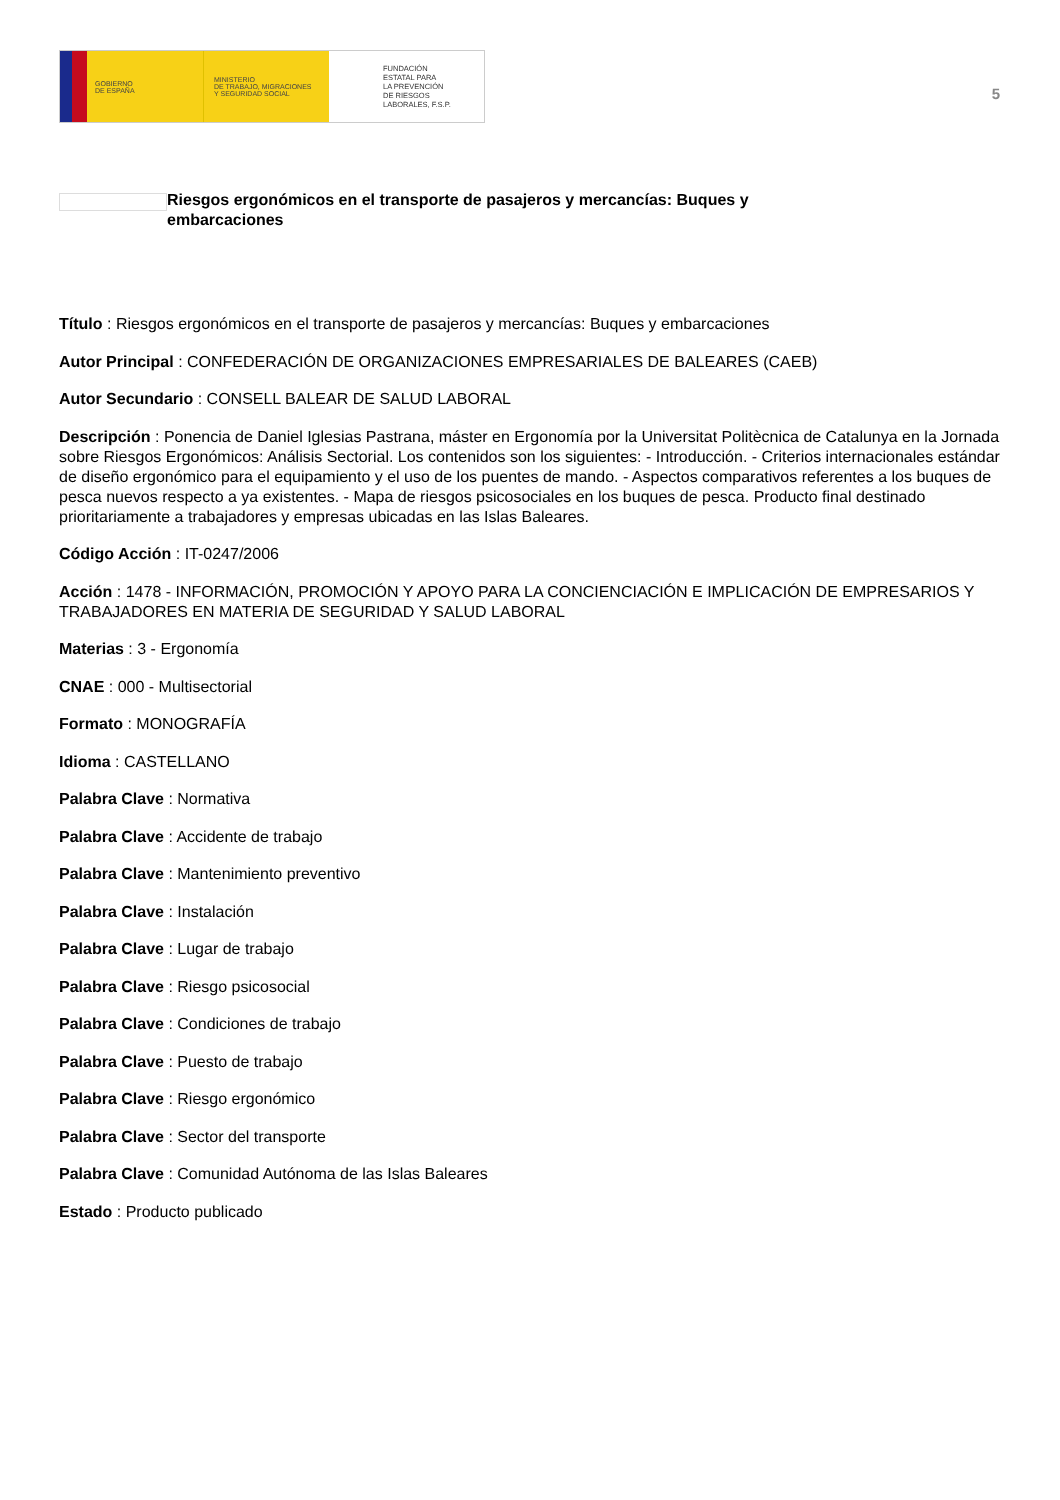GOBIERNO
DE ESPAÑA
MINISTERIO
DE TRABAJO, MIGRACIONES
Y SEGURIDAD SOCIAL
FUNDACIÓN
ESTATAL PARA
LA PREVENCIÓN
DE RIESGOS
LABORALES, F.S.P.
5
Riesgos ergonómicos en el transporte de pasajeros y mercancías: Buques y embarcaciones
Título : Riesgos ergonómicos en el transporte de pasajeros y mercancías: Buques y embarcaciones
Autor Principal : CONFEDERACIÓN DE ORGANIZACIONES EMPRESARIALES DE BALEARES (CAEB)
Autor Secundario : CONSELL BALEAR DE SALUD LABORAL
Descripción : Ponencia de Daniel Iglesias Pastrana, máster en Ergonomía por la Universitat Politècnica de Catalunya en la Jornada sobre Riesgos Ergonómicos: Análisis Sectorial. Los contenidos son los siguientes: - Introducción. - Criterios internacionales estándar de diseño ergonómico para el equipamiento y el uso de los puentes de mando. - Aspectos comparativos referentes a los buques de pesca nuevos respecto a ya existentes. - Mapa de riesgos psicosociales en los buques de pesca. Producto final destinado prioritariamente a trabajadores y empresas ubicadas en las Islas Baleares.
Código Acción : IT-0247/2006
Acción : 1478 - INFORMACIÓN, PROMOCIÓN Y APOYO PARA LA CONCIENCIACIÓN E IMPLICACIÓN DE EMPRESARIOS Y TRABAJADORES EN MATERIA DE SEGURIDAD Y SALUD LABORAL
Materias : 3 - Ergonomía
CNAE : 000 - Multisectorial
Formato : MONOGRAFÍA
Idioma : CASTELLANO
Palabra Clave : Normativa
Palabra Clave : Accidente de trabajo
Palabra Clave : Mantenimiento preventivo
Palabra Clave : Instalación
Palabra Clave : Lugar de trabajo
Palabra Clave : Riesgo psicosocial
Palabra Clave : Condiciones de trabajo
Palabra Clave : Puesto de trabajo
Palabra Clave : Riesgo ergonómico
Palabra Clave : Sector del transporte
Palabra Clave : Comunidad Autónoma de las Islas Baleares
Estado : Producto publicado